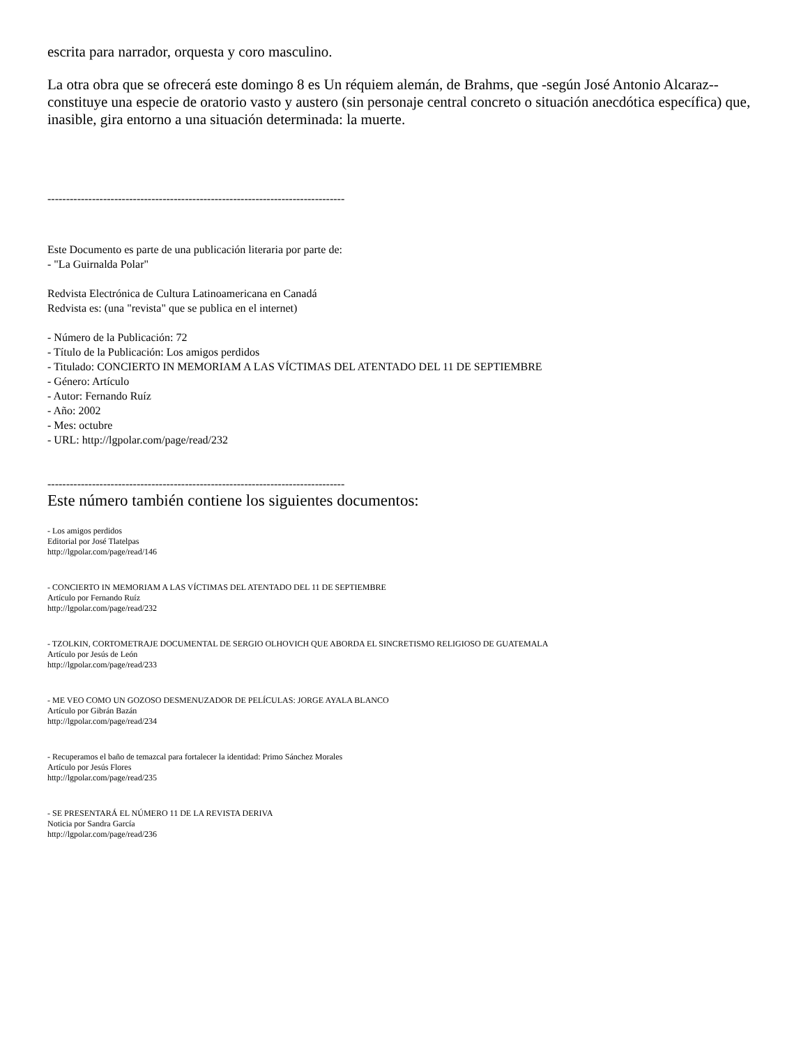escrita para narrador, orquesta y coro masculino.
La otra obra que se ofrecerá este domingo 8 es Un réquiem alemán, de Brahms, que -según José Antonio Alcaraz-- constituye una especie de oratorio vasto y austero (sin personaje central concreto o situación anecdótica específica) que, inasible, gira entorno a una situación determinada: la muerte.
--------------------------------------------------------------------------------
Este Documento es parte de una publicación literaria por parte de:
- "La Guirnalda Polar"
Redvista Electrónica de Cultura Latinoamericana en Canadá
Redvista es: (una "revista" que se publica en el internet)
- Número de la Publicación: 72
- Título de la Publicación: Los amigos perdidos
- Titulado: CONCIERTO IN MEMORIAM A LAS VÍCTIMAS DEL ATENTADO DEL 11 DE SEPTIEMBRE
- Género: Artículo
- Autor: Fernando Ruíz
- Año: 2002
- Mes: octubre
- URL: http://lgpolar.com/page/read/232
--------------------------------------------------------------------------------
Este número también contiene los siguientes documentos:
- Los amigos perdidos
Editorial por José Tlatelpas
http://lgpolar.com/page/read/146
- CONCIERTO IN MEMORIAM A LAS VÍCTIMAS DEL ATENTADO DEL 11 DE SEPTIEMBRE
Artículo por Fernando Ruíz
http://lgpolar.com/page/read/232
- TZOLKIN, CORTOMETRAJE DOCUMENTAL DE SERGIO OLHOVICH QUE ABORDA EL SINCRETISMO RELIGIOSO DE GUATEMALA
Artículo por Jesús de León
http://lgpolar.com/page/read/233
- ME VEO COMO UN GOZOSO DESMENUZADOR DE PELÍCULAS: JORGE AYALA BLANCO
Artículo por Gibrán Bazán
http://lgpolar.com/page/read/234
- Recuperamos el baño de temazcal para fortalecer la identidad: Primo Sánchez Morales
Artículo por Jesús Flores
http://lgpolar.com/page/read/235
- SE PRESENTARÁ EL NÚMERO 11 DE LA REVISTA DERIVA
Noticia por Sandra García
http://lgpolar.com/page/read/236